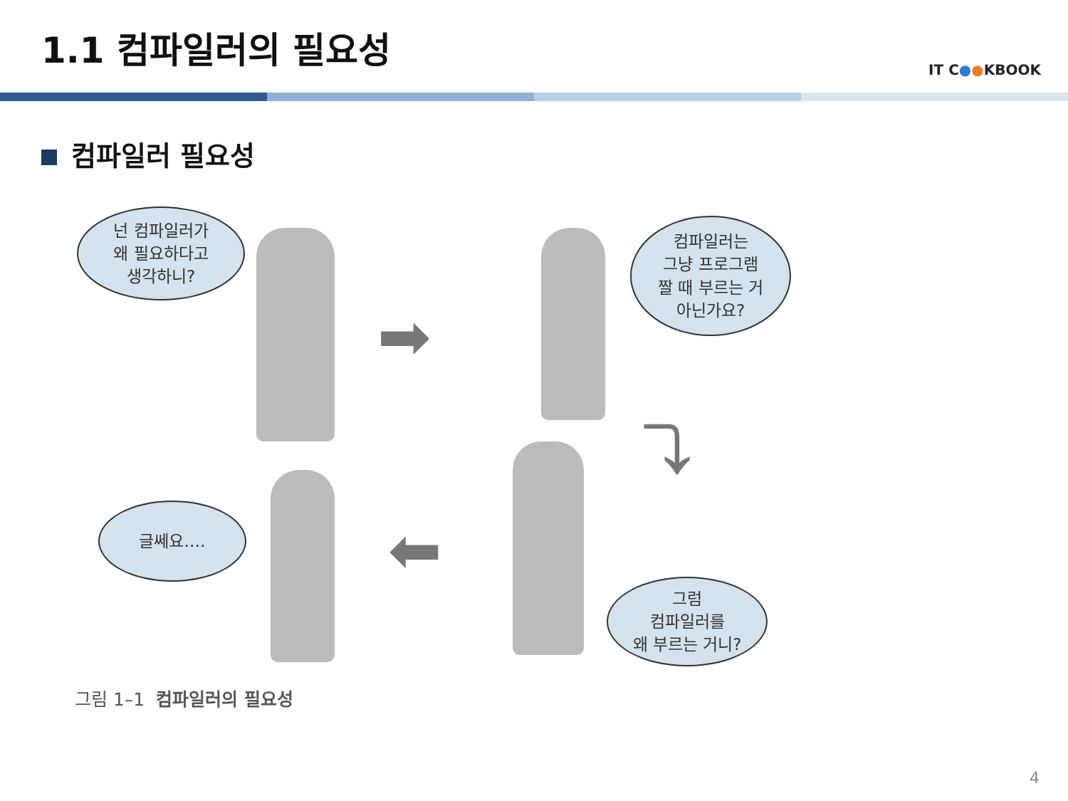1.1 컴파일러의 필요성
IT C●●KBOOK
컴파일러 필요성
넌 컴파일러가
왜 필요하다고
생각하니?
➡
컴파일러는
그냥 프로그램
짤 때 부르는 거
아닌가요?
⤵
글쎄요….
⬅
그럼
컴파일러를
왜 부르는 거니?
그림 1–1 컴파일러의 필요성
4